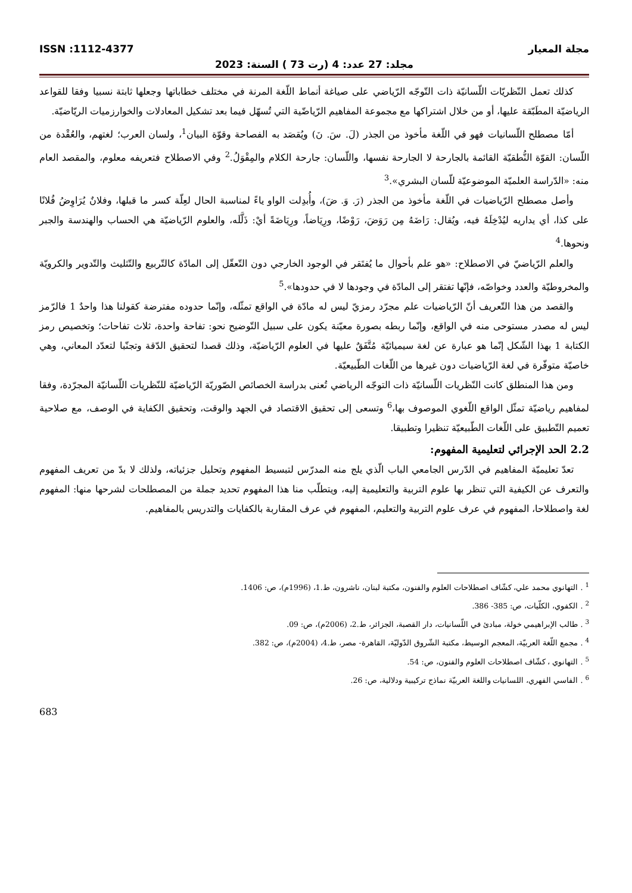ISSN :1112-4377 مجلة المعيار
مجلد: 27 عدد: 4 (رت 73 ) السنة: 2023
كذلك تعمل النّظريّات اللّسانيّة ذات التّوجّه الرّياضي على صياغة أنماط اللّغة المرنة في مختلف خطاباتها وجعلها ثابتة نسبيا وفقا للقواعد الرياضيّة المطَبّقة عليها، أو من خلال اشتراكها مع مجموعة المفاهيم الرّياضّية التي تُسهّل فيما بعد تشكيل المعادلات والخوارزميات الريّاضيّة.
أمّا مصطلح اللّسانيات فهو في اللّغة مأخوذ من الجذر (لَ. سَ. نَ) ويُقصَد به الفصاحة وقوّة البيان<sup>1</sup>، ولسان العرب؛ لغتهم، والعُقْدة من اللّسان: القوّة النُّطقيّة القائمة بالجارحة لا الجارحة نفسها، واللّسان: جارحة الكلام والمِقْوَلُ.<sup>2</sup> وفي الاصطلاح فتعريفه معلوم، والمقصد العام منه: «الدّراسة العلميّة الموضوعيّة للّسان البشري».<sup>3</sup>
وأصل مصطلح الرّياضيات في اللّغة مأخوذ من الجذر (رَ. وَ. ضَ)، وأُبدِلت الواو ياءً لمناسبة الحال لعِلّة كسر ما قبلها، وفلانٌ يُرَاوِضُ فُلانًا على كذا، أي يداريه ليُدْخِلَهُ فيه، ويُقال: رَاضَهُ مِن رَوَضَ، رَوْضًا، ورِيَاضاً، ورِيَاضَةً أيْ: ذَلَّلَه، والعلوم الرّياضيّة هي الحساب والهندسة والجبر ونحوها.<sup>4</sup>
والعلم الرّياضيّ في الاصطلاح: «هو علم بأحوال ما يُفتَقر في الوجود الخارجي دون التّعقّل إلى المادّة كالتّربيع والتّثليث والتّدوير والكرويّة والمخروطيّة والعدد وخواصّه، فإنّها تفتقر إلى المادّة في وجودها لا في حدودها».<sup>5</sup>
والقصد من هذا التّعريف أنّ الرّياضيات علم مجرّد رمزيّ ليس له مادّة في الواقع تمثّله، وإنّما حدوده مفترضة كقولنا هذا واحدٌ 1 فالرّمز ليس له مصدر مستوحى منه في الواقع، وإنّما ربطه بصورة معيّنة يكون على سبيل التّوضيح نحو: تفاحة واحدة، ثلاث تفاحات؛ وتخصيص رمز الكتابة 1 بهذا الشّكل إنّما هو عبارة عن لغة سيميائيّة مُتَّفَقٌ عليها في العلوم الرّياضيّة، وذلك قصدا لتحقيق الدّقة وتجنّبا لتعدّد المعاني، وهي خاصيّة متوفّرة في لغة الرّياضيات دون غيرها من اللّغات الطّبيعيّة.
ومن هذا المنطلق كانت النّظريات اللّسانيّة ذات التوجّه الرياضي تُعنى بدراسة الخصائص الصّوريّة الرّياضيّة للنّظريات اللّسانيّة المجرّدة، وفقا لمفاهيم رياضيّة تمثّل الواقع اللّغوي الموصوف بها،<sup>6</sup> وتسعى إلى تحقيق الاقتصاد في الجهد والوقت، وتحقيق الكفاية في الوصف، مع صلاحية تعميم التّطبيق على اللّغات الطّبيعيّة تنظيرا وتطبيقا.
2.2 الحد الإجرائي لتعليمية المفهوم:
تعدّ تعليميّة المفاهيم في الدّرس الجامعي الباب الّذي يلج منه المدرّس لتبسيط المفهوم وتحليل جزئياته، ولذلك لا بدّ من تعريف المفهوم والتعرف عن الكيفية التي تنظر بها علوم التربية والتعليمية إليه، ويتطلّب منا هذا المفهوم تحديد جملة من المصطلحات لشرحها منها: المفهوم لغة واصطلاحا، المفهوم في عرف علوم التربية والتعليم، المفهوم في عرف المقاربة بالكفايات والتدريس بالمفاهيم.
<sup>1</sup> . التهانوي محمد علي، كشّاف اصطلاحات العلوم والفنون، مكتبة لبنان، ناشرون، ط.1، (1996م)، ص: 1406.
<sup>2</sup> . الكفوي، الكلّيات، ص: 385- 386.
<sup>3</sup> . طالب الإبراهيمي خولة، مبادئ في اللّسانيات، دار القصبة، الجزائر، ط.2، (2006م)، ص: 09.
<sup>4</sup> . مجمع اللّغة العربيّة، المعجم الوسيط، مكتبة الشّروق الدّوليّة، القاهرة- مصر، ط.4، (2004م)، ص: 382.
<sup>5</sup> . التهانوي ، كشّاف اصطلاحات العلوم والفنون، ص: 54.
<sup>6</sup> . الفاسي الفهري، اللسانيات واللغة العربيّة نماذج تركيبية ودلالية، ص: 26.
683